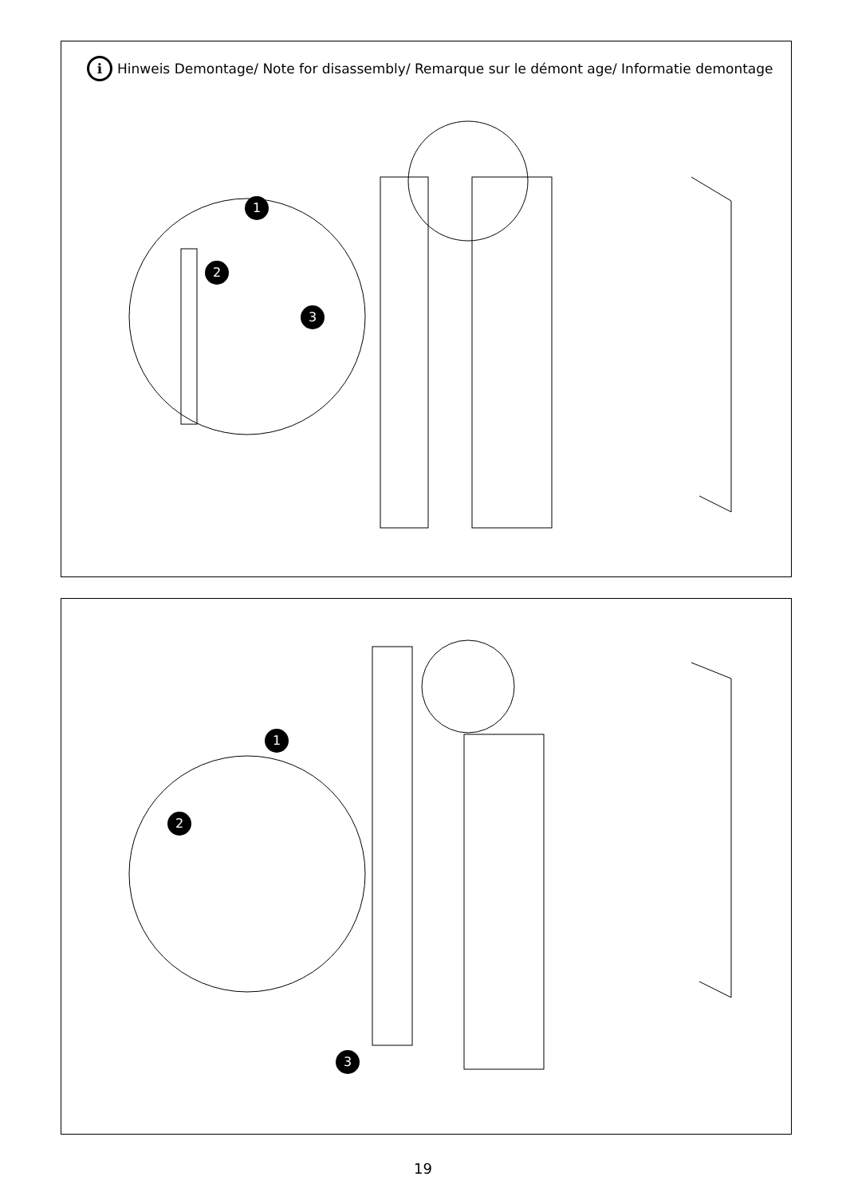i Hinweis Demontage/ Note for disassembly/ Remarque sur le démont age/ Informatie demontage
1
2
3
1
2
3
19